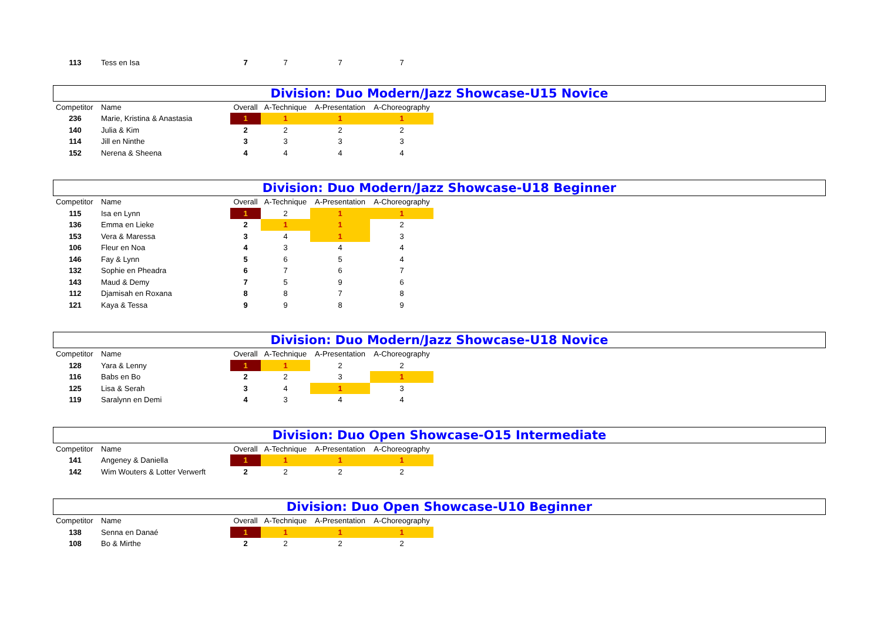| 113 | Tess en Isa | 7 | 7 | 7 | 7 |
Division: Duo Modern/Jazz Showcase-U15 Novice
| Competitor | Name | Overall | A-Technique | A-Presentation | A-Choreography |
| --- | --- | --- | --- | --- | --- |
| 236 | Marie, Kristina & Anastasia | 1 | 1 | 1 | 1 |
| 140 | Julia & Kim | 2 | 2 | 2 | 2 |
| 114 | Jill en Ninthe | 3 | 3 | 3 | 3 |
| 152 | Nerena & Sheena | 4 | 4 | 4 | 4 |
Division: Duo Modern/Jazz Showcase-U18 Beginner
| Competitor | Name | Overall | A-Technique | A-Presentation | A-Choreography |
| --- | --- | --- | --- | --- | --- |
| 115 | Isa en Lynn | 1 | 2 | 1 | 1 |
| 136 | Emma en Lieke | 2 | 1 | 1 | 2 |
| 153 | Vera & Maressa | 3 | 4 | 1 | 3 |
| 106 | Fleur en Noa | 4 | 3 | 4 | 4 |
| 146 | Fay & Lynn | 5 | 6 | 5 | 4 |
| 132 | Sophie en Pheadra | 6 | 7 | 6 | 7 |
| 143 | Maud & Demy | 7 | 5 | 9 | 6 |
| 112 | Djamisah en Roxana | 8 | 8 | 7 | 8 |
| 121 | Kaya & Tessa | 9 | 9 | 8 | 9 |
Division: Duo Modern/Jazz Showcase-U18 Novice
| Competitor | Name | Overall | A-Technique | A-Presentation | A-Choreography |
| --- | --- | --- | --- | --- | --- |
| 128 | Yara & Lenny | 1 | 1 | 2 | 2 |
| 116 | Babs en Bo | 2 | 2 | 3 | 1 |
| 125 | Lisa & Serah | 3 | 4 | 1 | 3 |
| 119 | Saralynn en Demi | 4 | 3 | 4 | 4 |
Division: Duo Open Showcase-O15 Intermediate
| Competitor | Name | Overall | A-Technique | A-Presentation | A-Choreography |
| --- | --- | --- | --- | --- | --- |
| 141 | Angeney & Daniella | 1 | 1 | 1 | 1 |
| 142 | Wim Wouters & Lotter Verwerft | 2 | 2 | 2 | 2 |
Division: Duo Open Showcase-U10 Beginner
| Competitor | Name | Overall | A-Technique | A-Presentation | A-Choreography |
| --- | --- | --- | --- | --- | --- |
| 138 | Senna en Danaé | 1 | 1 | 1 | 1 |
| 108 | Bo & Mirthe | 2 | 2 | 2 | 2 |